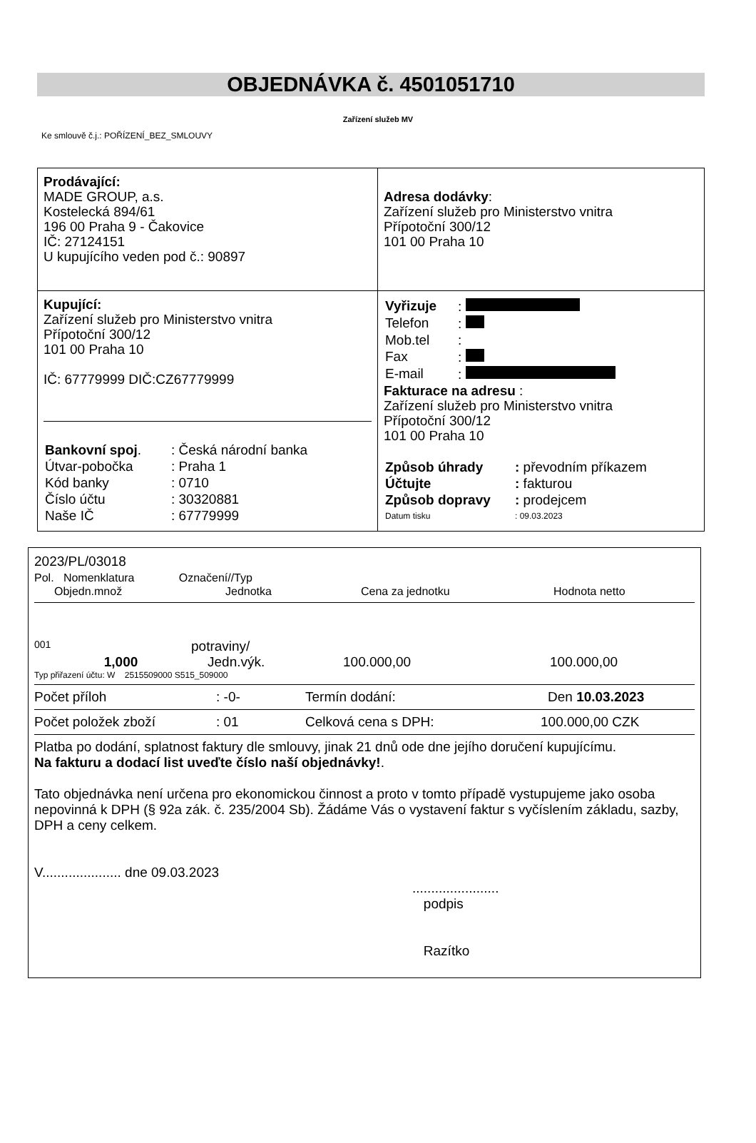OBJEDNÁVKA č. 4501051710
Zařízení služeb MV
Ke smlouvě č.j.: POŘÍZENÍ_BEZ_SMLOUVY
| Prodávající: MADE GROUP, a.s. Kostelecká 894/61 196 00 Praha 9 - Čakovice IČ: 27124151 U kupujícího veden pod č.: 90897 | Adresa dodávky : Zařízení služeb pro Ministerstvo vnitra Přípotoční 300/12 101 00 Praha 10 |
| Kupující: Zařízení služeb pro Ministerstvo vnitra Přípotoční 300/12 101 00 Praha 10 IČ: 67779999 DIČ:CZ67779999 / Bankovní spoj . / : Česká národní banka / / Útvar-pobočka / : Praha 1 / / Kód banky / : 0710 / / Číslo účtu / : 30320881 / / Naše IČ / : 67779999 / | / Vyřizuje / : / / Telefon / : / / Mob.tel / : / / Fax / : / / E-mail / : / Fakturace na adresu : Zařízení služeb pro Ministerstvo vnitra Přípotoční 300/12 101 00 Praha 10 / Způsob úhrady / : převodním příkazem / / Účtujte / : fakturou / / Způsob dopravy / : prodejcem / / Datum tisku / : 09.03.2023 / |
2023/PL/03018
Pol. Nomenklatura Označení//Typ
Objedn.množ Jednotka Cena za jednotku Hodnota netto
001 potraviny/
1,000 Jedn.výk. 100.000,00 100.000,00
Typ přiřazení účtu: W 2515509000 S515_509000
Počet příloh: -0- Termín dodání: Den 10.03.2023
Počet položek zboží: 01 Celková cena s DPH: 100.000,00 CZK
Platba po dodání, splatnost faktury dle smlouvy, jinak 21 dnů ode dne jejího doručení kupujícímu.
Na fakturu a dodací list uveďte číslo naší objednávky!.
Tato objednávka není určena pro ekonomickou činnost a proto v tomto případě vystupujeme jako osoba nepovinná k DPH (§ 92a zák. č. 235/2004 Sb). Žádáme Vás o vystavení faktur s vyčíslením základu, sazby, DPH a ceny celkem.
V..................... dne 09.03.2023
.......................
podpis
Razítko